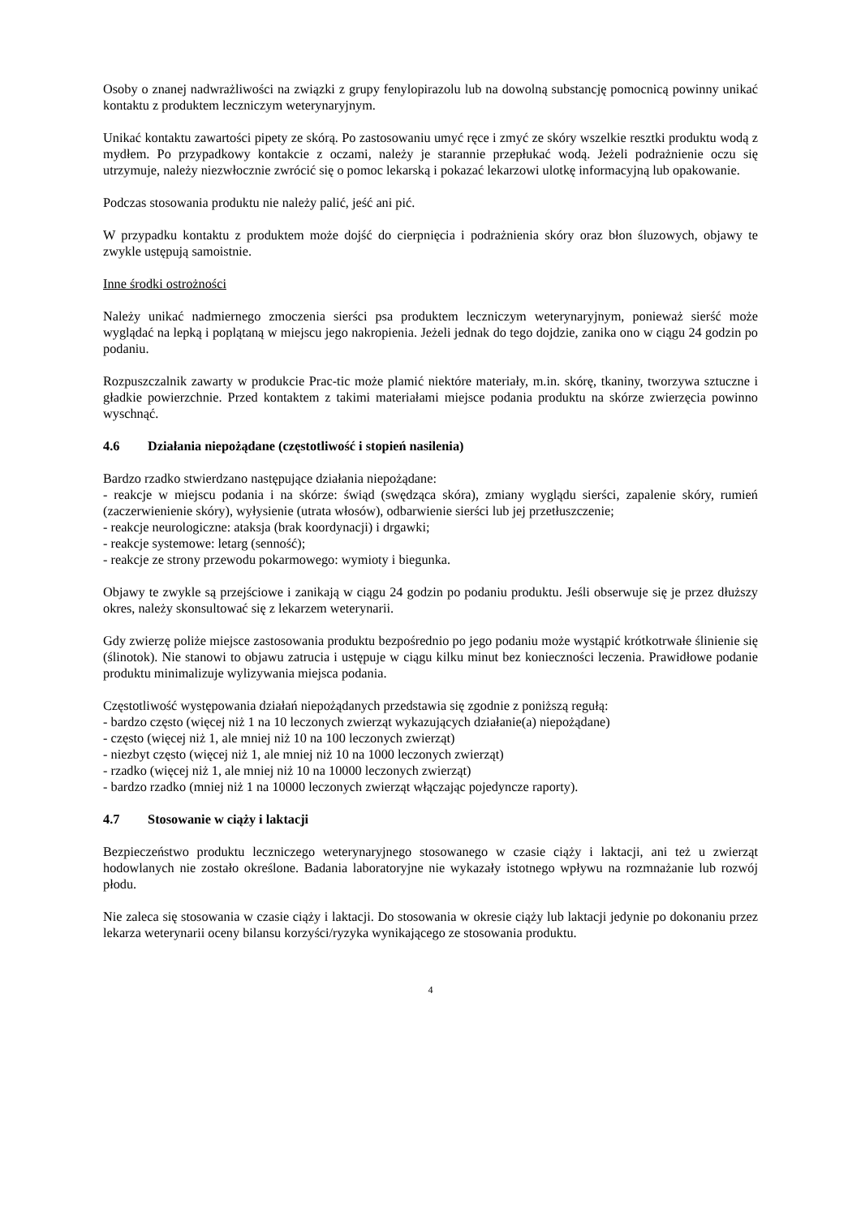Osoby o znanej nadwrażliwości na związki z grupy fenylopirazolu lub na dowolną substancję pomocnicą powinny unikać kontaktu z produktem leczniczym weterynaryjnym.
Unikać kontaktu zawartości pipety ze skórą. Po zastosowaniu umyć ręce i zmyć ze skóry wszelkie resztki produktu wodą z mydłem. Po przypadkowy kontakcie z oczami, należy je starannie przepłukać wodą. Jeżeli podrażnienie oczu się utrzymuje, należy niezwłocznie zwrócić się o pomoc lekarską i pokazać lekarzowi ulotkę informacyjną lub opakowanie.
Podczas stosowania produktu nie należy palić, jeść ani pić.
W przypadku kontaktu z produktem może dojść do cierpnięcia i podrażnienia skóry oraz błon śluzowych, objawy te zwykle ustępują samoistnie.
Inne środki ostrożności
Należy unikać nadmiernego zmoczenia sierści psa produktem leczniczym weterynaryjnym, ponieważ sierść może wyglądać na lepką i poplątaną w miejscu jego nakropienia. Jeżeli jednak do tego dojdzie, zanika ono w ciągu 24 godzin po podaniu.
Rozpuszczalnik zawarty w produkcie Prac-tic może plamić niektóre materiały, m.in. skórę, tkaniny, tworzywa sztuczne i gładkie powierzchnie. Przed kontaktem z takimi materiałami miejsce podania produktu na skórze zwierzęcia powinno wyschnąć.
4.6 Działania niepożądane (częstotliwość i stopień nasilenia)
Bardzo rzadko stwierdzano następujące działania niepożądane:
- reakcje w miejscu podania i na skórze: świąd (swędząca skóra), zmiany wyglądu sierści, zapalenie skóry, rumień (zaczerwienienie skóry), wyłysienie (utrata włosów), odbarwienie sierści lub jej przetłuszczenie;
- reakcje neurologiczne: ataksja (brak koordynacji) i drgawki;
- reakcje systemowe: letarg (senność);
- reakcje ze strony przewodu pokarmowego: wymioty i biegunka.
Objawy te zwykle są przejściowe i zanikają w ciągu 24 godzin po podaniu produktu. Jeśli obserwuje się je przez dłuższy okres, należy skonsultować się z lekarzem weterynarii.
Gdy zwierzę poliże miejsce zastosowania produktu bezpośrednio po jego podaniu może wystąpić krótkotrwałe ślinienie się (ślinotok). Nie stanowi to objawu zatrucia i ustępuje w ciągu kilku minut bez konieczności leczenia. Prawidłowe podanie produktu minimalizuje wylizywania miejsca podania.
Częstotliwość występowania działań niepożądanych przedstawia się zgodnie z poniższą regułą:
- bardzo często (więcej niż 1 na 10 leczonych zwierząt wykazujących działanie(a) niepożądane)
- często (więcej niż 1, ale mniej niż 10 na 100 leczonych zwierząt)
- niezbyt często (więcej niż 1, ale mniej niż 10 na 1000 leczonych zwierząt)
- rzadko (więcej niż 1, ale mniej niż 10 na 10000 leczonych zwierząt)
- bardzo rzadko (mniej niż 1 na 10000 leczonych zwierząt włączając pojedyncze raporty).
4.7 Stosowanie w ciąży i laktacji
Bezpieczeństwo produktu leczniczego weterynaryjnego stosowanego w czasie ciąży i laktacji, ani też u zwierząt hodowlanych nie zostało określone. Badania laboratoryjne nie wykazały istotnego wpływu na rozmnażanie lub rozwój płodu.
Nie zaleca się stosowania w czasie ciąży i laktacji. Do stosowania w okresie ciąży lub laktacji jedynie po dokonaniu przez lekarza weterynarii oceny bilansu korzyści/ryzyka wynikającego ze stosowania produktu.
4